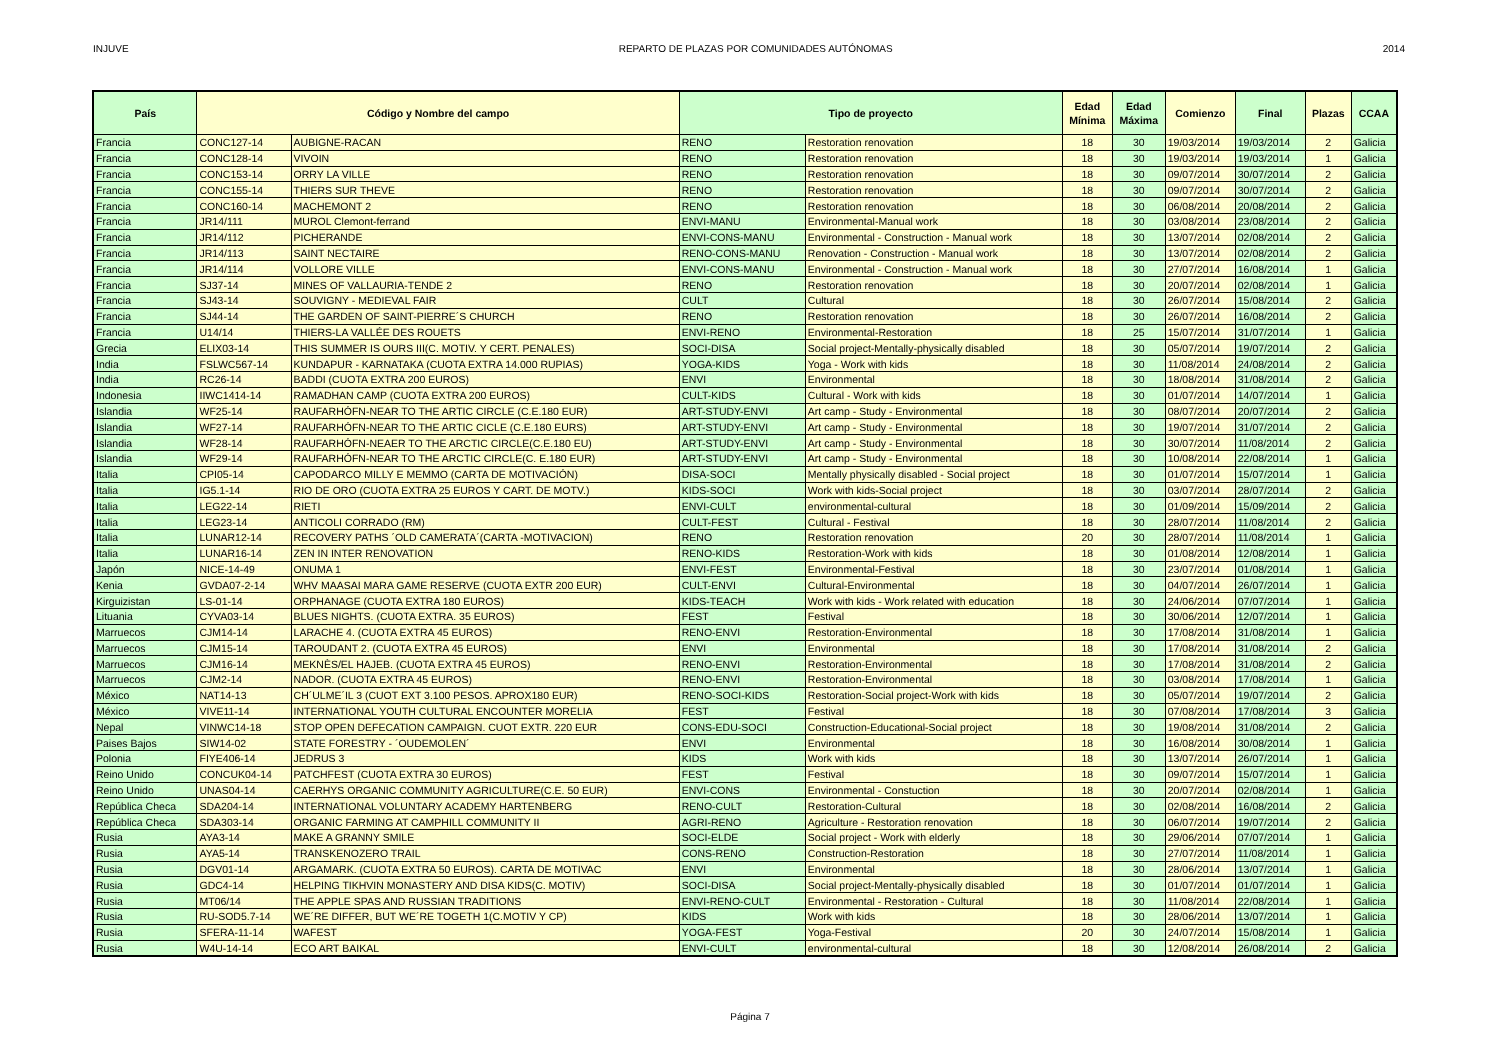INJUVE REPARTO DE PLAZAS POR COMUNIDADES AUTÓNOMAS 2014
| País | Código y Nombre del campo | | Tipo de proyecto | | Edad Mínima | Edad Máxima | Comienzo | Final | Plazas | CCAA |
| --- | --- | --- | --- | --- | --- | --- | --- | --- | --- | --- |
| Francia | CONC127-14 | AUBIGNE-RACAN | RENO | Restoration renovation | 18 | 30 | 19/03/2014 | 19/03/2014 | 2 | Galicia |
| Francia | CONC128-14 | VIVOIN | RENO | Restoration renovation | 18 | 30 | 19/03/2014 | 19/03/2014 | 1 | Galicia |
| Francia | CONC153-14 | ORRY LA VILLE | RENO | Restoration renovation | 18 | 30 | 09/07/2014 | 30/07/2014 | 2 | Galicia |
| Francia | CONC155-14 | THIERS SUR THEVE | RENO | Restoration renovation | 18 | 30 | 09/07/2014 | 30/07/2014 | 2 | Galicia |
| Francia | CONC160-14 | MACHEMONT 2 | RENO | Restoration renovation | 18 | 30 | 06/08/2014 | 20/08/2014 | 2 | Galicia |
| Francia | JR14/111 | MUROL Clemont-ferrand | ENVI-MANU | Environmental-Manual work | 18 | 30 | 03/08/2014 | 23/08/2014 | 2 | Galicia |
| Francia | JR14/112 | PICHERANDE | ENVI-CONS-MANU | Environmental - Construction - Manual work | 18 | 30 | 13/07/2014 | 02/08/2014 | 2 | Galicia |
| Francia | JR14/113 | SAINT NECTAIRE | RENO-CONS-MANU | Renovation - Construction - Manual work | 18 | 30 | 13/07/2014 | 02/08/2014 | 2 | Galicia |
| Francia | JR14/114 | VOLLORE VILLE | ENVI-CONS-MANU | Environmental - Construction - Manual work | 18 | 30 | 27/07/2014 | 16/08/2014 | 1 | Galicia |
| Francia | SJ37-14 | MINES OF VALLAURIA-TENDE 2 | RENO | Restoration renovation | 18 | 30 | 20/07/2014 | 02/08/2014 | 1 | Galicia |
| Francia | SJ43-14 | SOUVIGNY - MEDIEVAL FAIR | CULT | Cultural | 18 | 30 | 26/07/2014 | 15/08/2014 | 2 | Galicia |
| Francia | SJ44-14 | THE GARDEN OF SAINT-PIERRE´S CHURCH | RENO | Restoration renovation | 18 | 30 | 26/07/2014 | 16/08/2014 | 2 | Galicia |
| Francia | U14/14 | THIERS-LA VALLÉE DES ROUETS | ENVI-RENO | Environmental-Restoration | 18 | 25 | 15/07/2014 | 31/07/2014 | 1 | Galicia |
| Grecia | ELIX03-14 | THIS SUMMER IS OURS III(C. MOTIV. Y CERT. PENALES) | SOCI-DISA | Social project-Mentally-physically disabled | 18 | 30 | 05/07/2014 | 19/07/2014 | 2 | Galicia |
| India | FSLWC567-14 | KUNDAPUR - KARNATAKA (CUOTA EXTRA 14.000 RUPIAS) | YOGA-KIDS | Yoga - Work with kids | 18 | 30 | 11/08/2014 | 24/08/2014 | 2 | Galicia |
| India | RC26-14 | BADDI (CUOTA EXTRA 200 EUROS) | ENVI | Environmental | 18 | 30 | 18/08/2014 | 31/08/2014 | 2 | Galicia |
| Indonesia | IIWC1414-14 | RAMADHAN CAMP (CUOTA EXTRA 200 EUROS) | CULT-KIDS | Cultural - Work with kids | 18 | 30 | 01/07/2014 | 14/07/2014 | 1 | Galicia |
| Islandia | WF25-14 | RAUFARHÓFN-NEAR TO THE ARTIC CIRCLE (C.E.180 EUR) | ART-STUDY-ENVI | Art camp - Study - Environmental | 18 | 30 | 08/07/2014 | 20/07/2014 | 2 | Galicia |
| Islandia | WF27-14 | RAUFARHÓFN-NEAR TO THE ARTIC CICLE (C.E.180 EURS) | ART-STUDY-ENVI | Art camp - Study - Environmental | 18 | 30 | 19/07/2014 | 31/07/2014 | 2 | Galicia |
| Islandia | WF28-14 | RAUFARHÓFN-NEAER TO THE ARCTIC CIRCLE(C.E.180 EU) | ART-STUDY-ENVI | Art camp - Study - Environmental | 18 | 30 | 30/07/2014 | 11/08/2014 | 2 | Galicia |
| Islandia | WF29-14 | RAUFARHÓFN-NEAR TO THE ARCTIC CIRCLE(C. E.180 EUR) | ART-STUDY-ENVI | Art camp - Study - Environmental | 18 | 30 | 10/08/2014 | 22/08/2014 | 1 | Galicia |
| Italia | CPI05-14 | CAPODARCO MILLY E MEMMO (CARTA DE MOTIVACIÓN) | DISA-SOCI | Mentally physically disabled - Social project | 18 | 30 | 01/07/2014 | 15/07/2014 | 1 | Galicia |
| Italia | IG5.1-14 | RIO DE ORO (CUOTA EXTRA 25 EUROS Y CART. DE MOTV.) | KIDS-SOCI | Work with kids-Social project | 18 | 30 | 03/07/2014 | 28/07/2014 | 2 | Galicia |
| Italia | LEG22-14 | RIETI | ENVI-CULT | environmental-cultural | 18 | 30 | 01/09/2014 | 15/09/2014 | 2 | Galicia |
| Italia | LEG23-14 | ANTICOLI CORRADO (RM) | CULT-FEST | Cultural - Festival | 18 | 30 | 28/07/2014 | 11/08/2014 | 2 | Galicia |
| Italia | LUNAR12-14 | RECOVERY PATHS ´OLD CAMERATA´(CARTA -MOTIVACION) | RENO | Restoration renovation | 20 | 30 | 28/07/2014 | 11/08/2014 | 1 | Galicia |
| Italia | LUNAR16-14 | ZEN IN INTER RENOVATION | RENO-KIDS | Restoration-Work with kids | 18 | 30 | 01/08/2014 | 12/08/2014 | 1 | Galicia |
| Japón | NICE-14-49 | ONUMA 1 | ENVI-FEST | Environmental-Festival | 18 | 30 | 23/07/2014 | 01/08/2014 | 1 | Galicia |
| Kenia | GVDA07-2-14 | WHV MAASAI MARA GAME RESERVE (CUOTA EXTR 200 EUR) | CULT-ENVI | Cultural-Environmental | 18 | 30 | 04/07/2014 | 26/07/2014 | 1 | Galicia |
| Kirguizistan | LS-01-14 | ORPHANAGE (CUOTA EXTRA 180 EUROS) | KIDS-TEACH | Work with kids - Work related with education | 18 | 30 | 24/06/2014 | 07/07/2014 | 1 | Galicia |
| Lituania | CYVA03-14 | BLUES NIGHTS. (CUOTA EXTRA. 35 EUROS) | FEST | Festival | 18 | 30 | 30/06/2014 | 12/07/2014 | 1 | Galicia |
| Marruecos | CJM14-14 | LARACHE 4. (CUOTA EXTRA 45 EUROS) | RENO-ENVI | Restoration-Environmental | 18 | 30 | 17/08/2014 | 31/08/2014 | 1 | Galicia |
| Marruecos | CJM15-14 | TAROUDANT 2. (CUOTA EXTRA 45 EUROS) | ENVI | Environmental | 18 | 30 | 17/08/2014 | 31/08/2014 | 2 | Galicia |
| Marruecos | CJM16-14 | MEKNÈS/EL HAJEB. (CUOTA EXTRA 45 EUROS) | RENO-ENVI | Restoration-Environmental | 18 | 30 | 17/08/2014 | 31/08/2014 | 2 | Galicia |
| Marruecos | CJM2-14 | NADOR. (CUOTA EXTRA 45 EUROS) | RENO-ENVI | Restoration-Environmental | 18 | 30 | 03/08/2014 | 17/08/2014 | 1 | Galicia |
| México | NAT14-13 | CH´ULME´IL 3 (CUOT EXT 3.100 PESOS. APROX180 EUR) | RENO-SOCI-KIDS | Restoration-Social project-Work with kids | 18 | 30 | 05/07/2014 | 19/07/2014 | 2 | Galicia |
| México | VIVE11-14 | INTERNATIONAL YOUTH CULTURAL ENCOUNTER MORELIA | FEST | Festival | 18 | 30 | 07/08/2014 | 17/08/2014 | 3 | Galicia |
| Nepal | VINWC14-18 | STOP OPEN DEFECATION CAMPAIGN. CUOT EXTR. 220 EUR | CONS-EDU-SOCI | Construction-Educational-Social project | 18 | 30 | 19/08/2014 | 31/08/2014 | 2 | Galicia |
| Paises Bajos | SIW14-02 | STATE FORESTRY - ´OUDEMOLEN´ | ENVI | Environmental | 18 | 30 | 16/08/2014 | 30/08/2014 | 1 | Galicia |
| Polonia | FIYE406-14 | JEDRUS 3 | KIDS | Work with kids | 18 | 30 | 13/07/2014 | 26/07/2014 | 1 | Galicia |
| Reino Unido | CONCUK04-14 | PATCHFEST (CUOTA EXTRA 30 EUROS) | FEST | Festival | 18 | 30 | 09/07/2014 | 15/07/2014 | 1 | Galicia |
| Reino Unido | UNAS04-14 | CAERHYS ORGANIC COMMUNITY AGRICULTURE(C.E. 50 EUR) | ENVI-CONS | Environmental - Constuction | 18 | 30 | 20/07/2014 | 02/08/2014 | 1 | Galicia |
| República Checa | SDA204-14 | INTERNATIONAL VOLUNTARY ACADEMY HARTENBERG | RENO-CULT | Restoration-Cultural | 18 | 30 | 02/08/2014 | 16/08/2014 | 2 | Galicia |
| República Checa | SDA303-14 | ORGANIC FARMING AT CAMPHILL COMMUNITY II | AGRI-RENO | Agriculture - Restoration renovation | 18 | 30 | 06/07/2014 | 19/07/2014 | 2 | Galicia |
| Rusia | AYA3-14 | MAKE A GRANNY SMILE | SOCI-ELDE | Social project - Work with elderly | 18 | 30 | 29/06/2014 | 07/07/2014 | 1 | Galicia |
| Rusia | AYA5-14 | TRANSKENOZERO TRAIL | CONS-RENO | Construction-Restoration | 18 | 30 | 27/07/2014 | 11/08/2014 | 1 | Galicia |
| Rusia | DGV01-14 | ARGAMARK. (CUOTA EXTRA 50 EUROS). CARTA DE MOTIVAC | ENVI | Environmental | 18 | 30 | 28/06/2014 | 13/07/2014 | 1 | Galicia |
| Rusia | GDC4-14 | HELPING TIKHVIN MONASTERY AND DISA KIDS(C. MOTIV) | SOCI-DISA | Social project-Mentally-physically disabled | 18 | 30 | 01/07/2014 | 01/07/2014 | 1 | Galicia |
| Rusia | MT06/14 | THE APPLE SPAS AND RUSSIAN TRADITIONS | ENVI-RENO-CULT | Environmental - Restoration - Cultural | 18 | 30 | 11/08/2014 | 22/08/2014 | 1 | Galicia |
| Rusia | RU-SOD5.7-14 | WE´RE DIFFER, BUT WE´RE TOGETH 1(C.MOTIV Y CP) | KIDS | Work with kids | 18 | 30 | 28/06/2014 | 13/07/2014 | 1 | Galicia |
| Rusia | SFERA-11-14 | WAFEST | YOGA-FEST | Yoga-Festival | 20 | 30 | 24/07/2014 | 15/08/2014 | 1 | Galicia |
| Rusia | W4U-14-14 | ECO ART BAIKAL | ENVI-CULT | environmental-cultural | 18 | 30 | 12/08/2014 | 26/08/2014 | 2 | Galicia |
Página 7